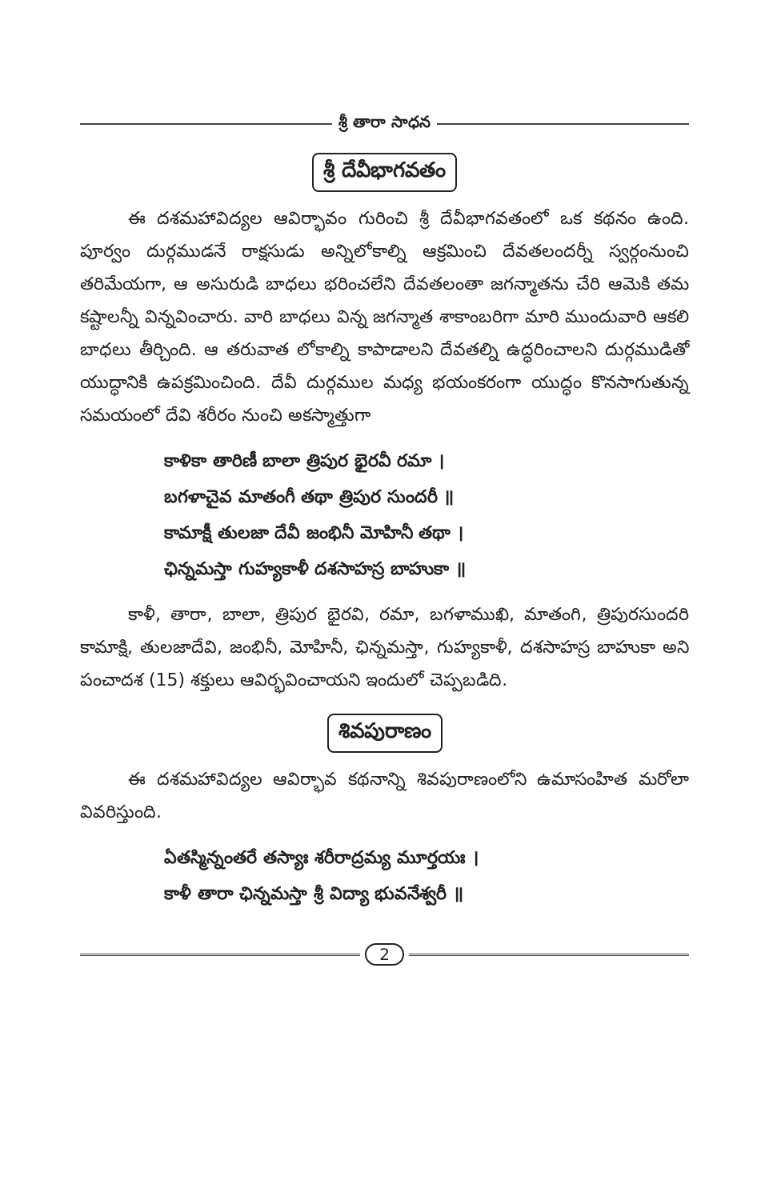శ్రీ తారా సాధన
శ్రీ దేవీభాగవతం
ఈ దశమహావిద్యల ఆవిర్భావం గురించి శ్రీ దేవీభాగవతంలో ఒక కథనం ఉంది. పూర్వం దుర్గముడనే రాక్షసుడు అన్నిలోకాల్ని ఆక్రమించి దేవతలందర్నీ స్వర్గంనుంచి తరిమేయగా, ఆ అసురుడి బాధలు భరించలేని దేవతలంతా జగన్మాతను చేరి ఆమెకి తమ కష్టాలన్నీ విన్నవించారు. వారి బాధలు విన్న జగన్మాత శాకాంబరిగా మారి ముందువారి ఆకలి బాధలు తీర్చింది. ఆ తరువాత లోకాల్ని కాపాడాలని దేవతల్ని ఉద్ధరించాలని దుర్గముడితో యుద్ధానికి ఉపక్రమించింది. దేవీ దుర్గముల మధ్య భయంకరంగా యుద్ధం కొనసాగుతున్న సమయంలో దేవి శరీరం నుంచి అకస్మాత్తుగా
కాళికా తారిణీ బాలా త్రిపుర భైరవీ రమా ।
బగళాచైవ మాతంగీ తథా త్రిపుర సుందరీ ॥
కామాక్షీ తులజా దేవీ జంభినీ మోహినీ తథా ।
ఛిన్నమస్తా గుహ్యకాళీ దశసాహస్ర బాహుకా ॥
కాళీ, తారా, బాలా, త్రిపుర భైరవి, రమా, బగళాముఖి, మాతంగి, త్రిపురసుందరి కామాక్షి, తులజాదేవి, జంభినీ, మోహినీ, ఛిన్నమస్తా, గుహ్యకాళీ, దశసాహస్ర బాహుకా అని పంచాదశ (15) శక్తులు ఆవిర్భవించాయని ఇందులో చెప్పబడిది.
శివపురాణం
ఈ దశమహావిద్యల ఆవిర్భావ కథనాన్ని శివపురాణంలోని ఉమాసంహిత మరోలా వివరిస్తుంది.
ఏతస్మిన్నంతరే తస్యాః శరీరాద్రమ్య మూర్తయః ।
కాళీ తారా ఛిన్నమస్తా శ్రీ విద్యా భువనేశ్వరీ ॥
2